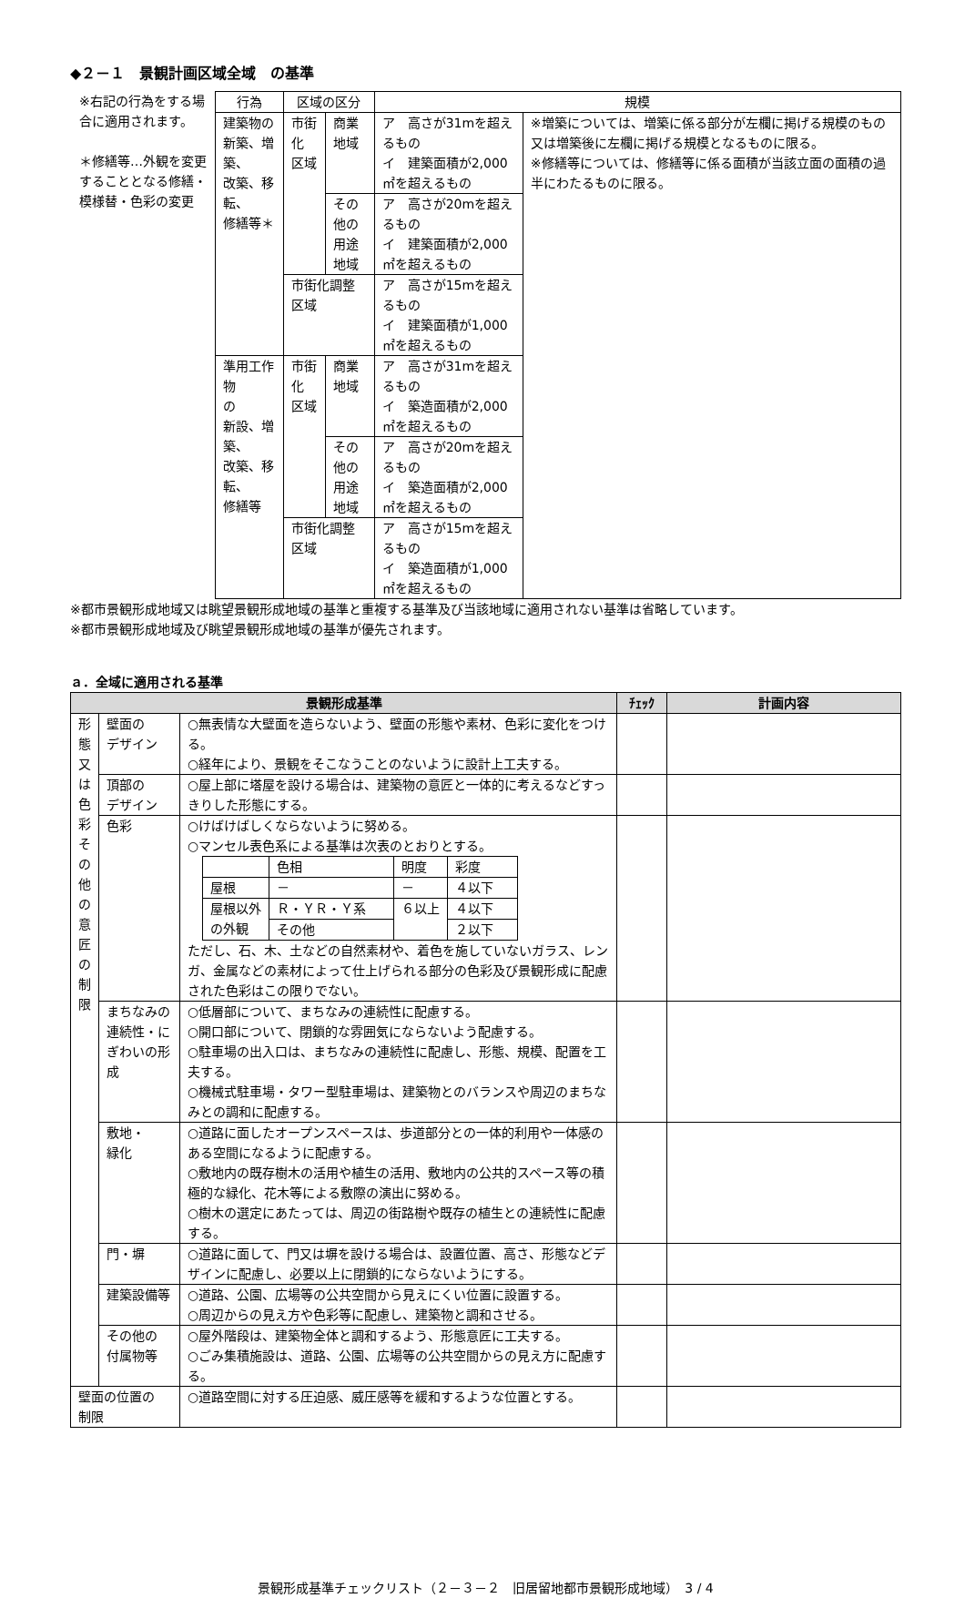◆２－１　景観計画区域全域　の基準
※右記の行為をする場合に適用されます。
＊修繕等…外観を変更することとなる修繕・模様替・色彩の変更
| 行為 | 区域の区分 | | 規模 | |
| --- | --- | --- | --- | --- |
| 建築物の 新築、増築、 改築、移転、 修繕等＊ | 市街化 区域 | 商業地域 | ア 高さが31mを超えるもの イ 建築面積が2,000㎡を超えるもの | ※増築については、増築に係る部分が左欄に掲げる規模のもの又は増築後に左欄に掲げる規模となるものに限る。 ※修繕等については、修繕等に係る面積が当該立面の面積の過半にわたるものに限る。 |
| | | その他の 用途地域 | ア 高さが20mを超えるもの イ 建築面積が2,000㎡を超えるもの | |
| | 市街化調整区域 | | ア 高さが15mを超えるもの イ 建築面積が1,000㎡を超えるもの | |
| 準用工作物 の 新設、増築、 改築、移転、 修繕等 | 市街化 区域 | 商業地域 | ア 高さが31mを超えるもの イ 築造面積が2,000㎡を超えるもの | |
| | | その他の 用途地域 | ア 高さが20mを超えるもの イ 築造面積が2,000㎡を超えるもの | |
| | 市街化調整区域 | | ア 高さが15mを超えるもの イ 築造面積が1,000㎡を超えるもの | |
※都市景観形成地域又は眺望景観形成地域の基準と重複する基準及び当該地域に適用されない基準は省略しています。
※都市景観形成地域及び眺望景観形成地域の基準が優先されます。
ａ．全域に適用される基準
| 景観形成基準 | | | ﾁｪｯｸ | 計画内容 |
| --- | --- | --- | --- | --- |
| 形態又は色彩その他の意匠の制限 | 壁面の デザイン | ○無表情な大壁面を造らないよう、壁面の形態や素材、色彩に変化をつける。 ○経年により、景観をそこなうことのないように設計上工夫する。 | | |
| | 頂部の デザイン | ○屋上部に塔屋を設ける場合は、建築物の意匠と一体的に考えるなどすっきりした形態にする。 | | |
| | 色彩 | ○けばけばしくならないように努める。 ○マンセル表色系による基準は次表のとおりとする。 / / 色相 / 明度 / 彩度 / / 屋根 / － / － / ４以下 / / 屋根以外 の外観 / Ｒ・ＹＲ・Ｙ系 / ６以上 / ４以下 / / / その他 / / ２以下 / ただし、石、木、土などの自然素材や、着色を施していないガラス、レンガ、金属などの素材によって仕上げられる部分の色彩及び景観形成に配慮された色彩はこの限りでない。 | | |
| | まちなみの連続性・にぎわいの形成 | ○低層部について、まちなみの連続性に配慮する。 ○開口部について、閉鎖的な雰囲気にならないよう配慮する。 ○駐車場の出入口は、まちなみの連続性に配慮し、形態、規模、配置を工夫する。 ○機械式駐車場・タワー型駐車場は、建築物とのバランスや周辺のまちなみとの調和に配慮する。 | | |
| | 敷地・ 緑化 | ○道路に面したオープンスペースは、歩道部分との一体的利用や一体感のある空間になるように配慮する。 ○敷地内の既存樹木の活用や植生の活用、敷地内の公共的スペース等の積極的な緑化、花木等による敷際の演出に努める。 ○樹木の選定にあたっては、周辺の街路樹や既存の植生との連続性に配慮する。 | | |
| | 門・塀 | ○道路に面して、門又は塀を設ける場合は、設置位置、高さ、形態などデザインに配慮し、必要以上に閉鎖的にならないようにする。 | | |
| | 建築設備等 | ○道路、公園、広場等の公共空間から見えにくい位置に設置する。 ○周辺からの見え方や色彩等に配慮し、建築物と調和させる。 | | |
| | その他の 付属物等 | ○屋外階段は、建築物全体と調和するよう、形態意匠に工夫する。 ○ごみ集積施設は、道路、公園、広場等の公共空間からの見え方に配慮する。 | | |
| 壁面の位置の 制限 | | ○道路空間に対する圧迫感、威圧感等を緩和するような位置とする。 | | |
景観形成基準チェックリスト（２－３－２　旧居留地都市景観形成地域）　3 / 4